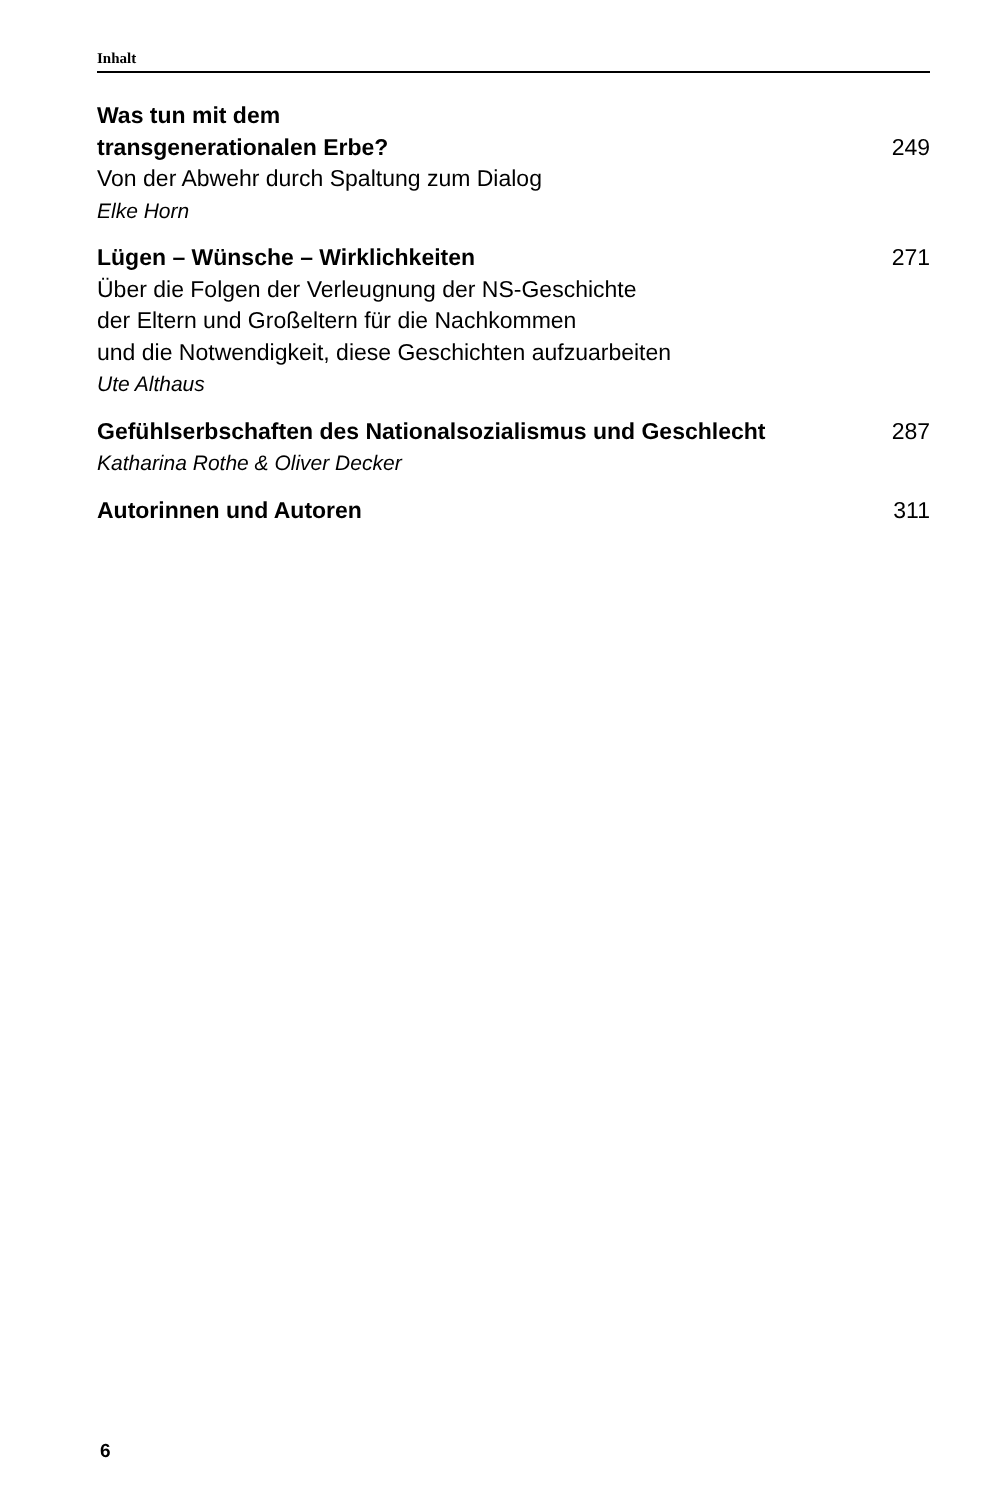Inhalt
Was tun mit dem
transgenerationalen Erbe? 249
Von der Abwehr durch Spaltung zum Dialog
Elke Horn
Lügen – Wünsche – Wirklichkeiten 271
Über die Folgen der Verleugnung der NS-Geschichte
der Eltern und Großeltern für die Nachkommen
und die Notwendigkeit, diese Geschichten aufzuarbeiten
Ute Althaus
Gefühlserbschaften des Nationalsozialismus und Geschlecht 287
Katharina Rothe & Oliver Decker
Autorinnen und Autoren 311
6